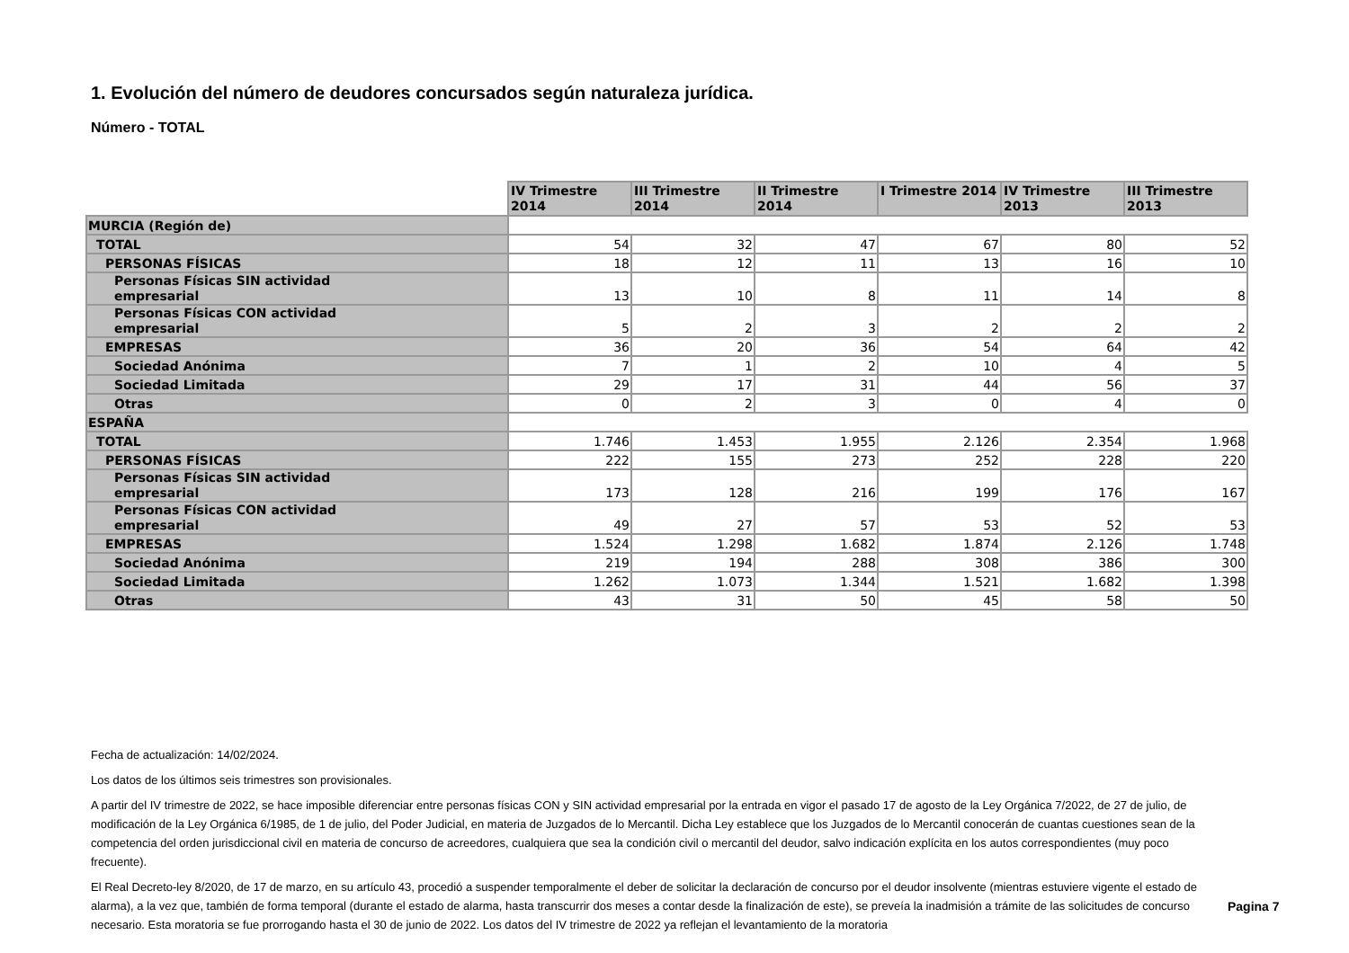1. Evolución del número de deudores concursados según naturaleza jurídica.
Número - TOTAL
| | IV Trimestre 2014 | III Trimestre 2014 | II Trimestre 2014 | I Trimestre 2014 | IV Trimestre 2013 | III Trimestre 2013 |
| MURCIA (Región de) | | | | | | |
| TOTAL | 54 | 32 | 47 | 67 | 80 | 52 |
| PERSONAS FÍSICAS | 18 | 12 | 11 | 13 | 16 | 10 |
| Personas Físicas SIN actividad empresarial | 13 | 10 | 8 | 11 | 14 | 8 |
| Personas Físicas CON actividad empresarial | 5 | 2 | 3 | 2 | 2 | 2 |
| EMPRESAS | 36 | 20 | 36 | 54 | 64 | 42 |
| Sociedad Anónima | 7 | 1 | 2 | 10 | 4 | 5 |
| Sociedad Limitada | 29 | 17 | 31 | 44 | 56 | 37 |
| Otras | 0 | 2 | 3 | 0 | 4 | 0 |
| ESPAÑA | | | | | | |
| TOTAL | 1.746 | 1.453 | 1.955 | 2.126 | 2.354 | 1.968 |
| PERSONAS FÍSICAS | 222 | 155 | 273 | 252 | 228 | 220 |
| Personas Físicas SIN actividad empresarial | 173 | 128 | 216 | 199 | 176 | 167 |
| Personas Físicas CON actividad empresarial | 49 | 27 | 57 | 53 | 52 | 53 |
| EMPRESAS | 1.524 | 1.298 | 1.682 | 1.874 | 2.126 | 1.748 |
| Sociedad Anónima | 219 | 194 | 288 | 308 | 386 | 300 |
| Sociedad Limitada | 1.262 | 1.073 | 1.344 | 1.521 | 1.682 | 1.398 |
| Otras | 43 | 31 | 50 | 45 | 58 | 50 |
Fecha de actualización: 14/02/2024.
Los datos de los últimos seis trimestres son provisionales.
A partir del IV trimestre de 2022, se hace imposible diferenciar entre personas físicas CON y SIN actividad empresarial por la entrada en vigor el pasado 17 de agosto de la Ley Orgánica 7/2022, de 27 de julio, de modificación de la Ley Orgánica 6/1985, de 1 de julio, del Poder Judicial, en materia de Juzgados de lo Mercantil. Dicha Ley establece que los Juzgados de lo Mercantil conocerán de cuantas cuestiones sean de la competencia del orden jurisdiccional civil en materia de concurso de acreedores, cualquiera que sea la condición civil o mercantil del deudor, salvo indicación explícita en los autos correspondientes (muy poco frecuente).
El Real Decreto-ley 8/2020, de 17 de marzo, en su artículo 43, procedió a suspender temporalmente el deber de solicitar la declaración de concurso por el deudor insolvente (mientras estuviere vigente el estado de alarma), a la vez que, también de forma temporal (durante el estado de alarma, hasta transcurrir dos meses a contar desde la finalización de este), se preveía la inadmisión a trámite de las solicitudes de concurso necesario. Esta moratoria se fue prorrogando hasta el 30 de junio de 2022. Los datos del IV trimestre de 2022 ya reflejan el levantamiento de la moratoria
Pagina 7